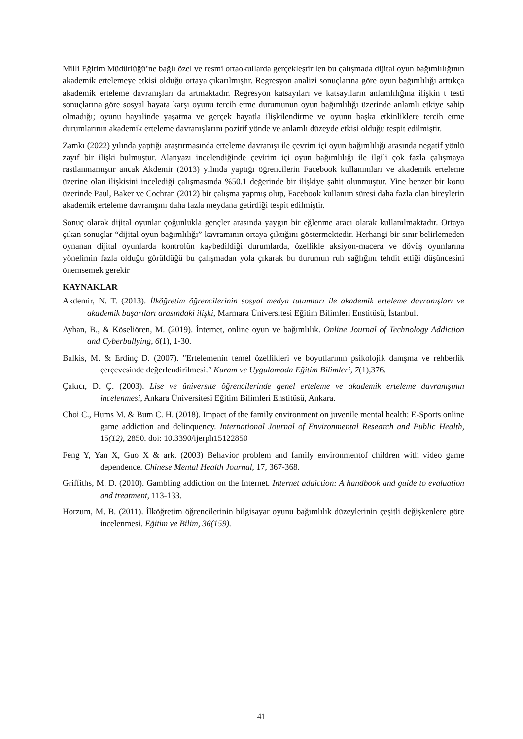Milli Eğitim Müdürlüğü’ne bağlı özel ve resmi ortaokullarda gerçekleştirilen bu çalışmada dijital oyun bağımlılığının akademik ertelemeye etkisi olduğu ortaya çıkarılmıştır. Regresyon analizi sonuçlarına göre oyun bağımlılığı arttıkça akademik erteleme davranışları da artmaktadır. Regresyon katsayıları ve katsayıların anlamlılığına ilişkin t testi sonuçlarına göre sosyal hayata karşı oyunu tercih etme durumunun oyun bağımlılığı üzerinde anlamlı etkiye sahip olmadığı; oyunu hayalinde yaşatma ve gerçek hayatla ilişkilendirme ve oyunu başka etkinliklere tercih etme durumlarının akademik erteleme davranışlarını pozitif yönde ve anlamlı düzeyde etkisi olduğu tespit edilmiştir.
Zamkı (2022) yılında yaptığı araştırmasında erteleme davranışı ile çevrim içi oyun bağımlılığı arasında negatif yönlü zayıf bir ilişki bulmuştur. Alanyazı incelendiğinde çevirim içi oyun bağımlılığı ile ilgili çok fazla çalışmaya rastlanmamıştır ancak Akdemir (2013) yılında yaptığı öğrencilerin Facebook kullanımları ve akademik erteleme üzerine olan ilişkisini incelediği çalışmasında %50.1 değerinde bir ilişkiye şahit olunmuştur. Yine benzer bir konu üzerinde Paul, Baker ve Cochran (2012) bir çalışma yapmış olup, Facebook kullanım süresi daha fazla olan bireylerin akademik erteleme davranışını daha fazla meydana getirdiği tespit edilmiştir.
Sonuç olarak dijital oyunlar çoğunlukla gençler arasında yaygın bir eğlenme aracı olarak kullanılmaktadır. Ortaya çıkan sonuçlar “dijital oyun bağımlılığı” kavramının ortaya çıktığını göstermektedir. Herhangi bir sınır belirlemeden oynanan dijital oyunlarda kontrolün kaybedildiği durumlarda, özellikle aksiyon-macera ve dövüş oyunlarına yönelimin fazla olduğu görüldüğü bu çalışmadan yola çıkarak bu durumun ruh sağlığını tehdit ettiği düşüncesini önemsemek gerekir
KAYNAKLAR
Akdemir, N. T. (2013). İlköğretim öğrencilerinin sosyal medya tutumları ile akademik erteleme davranışları ve akademik başarıları arasındaki ilişki, Marmara Üniversitesi Eğitim Bilimleri Enstitüsü, İstanbul.
Ayhan, B., & Köseliören, M. (2019). İnternet, online oyun ve bağımlılık. Online Journal of Technology Addiction and Cyberbullying, 6(1), 1-30.
Balkis, M. & Erdinç D. (2007). "Ertelemenin temel özellikleri ve boyutlarının psikolojik danışma ve rehberlik çerçevesinde değerlendirilmesi." Kuram ve Uygulamada Eğitim Bilimleri, 7(1),376.
Çakıcı, D. Ç. (2003). Lise ve üniversite öğrencilerinde genel erteleme ve akademik erteleme davranışının incelenmesi, Ankara Üniversitesi Eğitim Bilimleri Enstitüsü, Ankara.
Choi C., Hums M. & Bum C. H. (2018). Impact of the family environment on juvenile mental health: E-Sports online game addiction and delinquency. International Journal of Environmental Research and Public Health, 15(12), 2850. doi: 10.3390/ijerph15122850
Feng Y, Yan X, Guo X & ark. (2003) Behavior problem and family environmentof children with video game dependence. Chinese Mental Health Journal, 17, 367-368.
Griffiths, M. D. (2010). Gambling addiction on the Internet. Internet addiction: A handbook and guide to evaluation and treatment, 113-133.
Horzum, M. B. (2011). İlköğretim öğrencilerinin bilgisayar oyunu bağımlılık düzeylerinin çeşitli değişkenlere göre incelenmesi. Eğitim ve Bilim, 36(159).
41